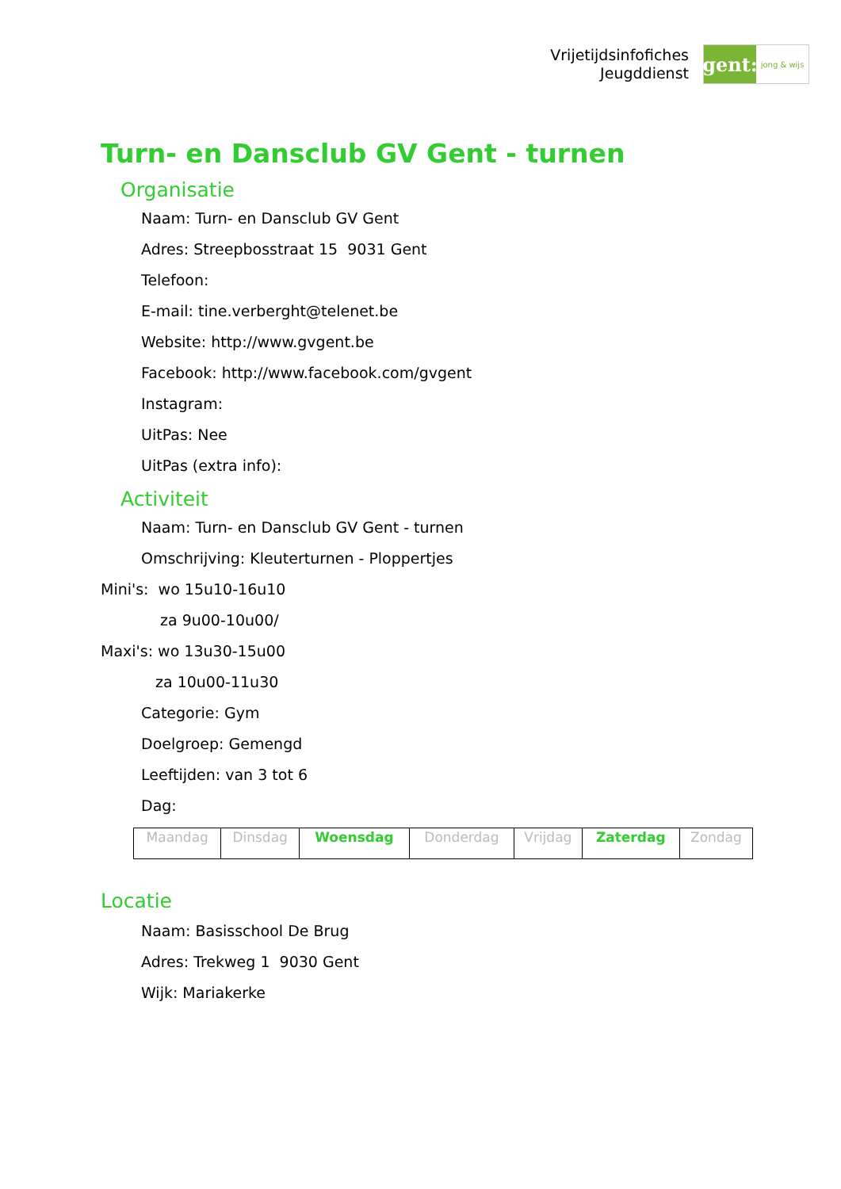Vrijetijdsinfofiches
Jeugddienst
gent:
jong & wijs
Turn- en Dansclub GV Gent - turnen
Organisatie
Naam: Turn- en Dansclub GV Gent
Adres: Streepbosstraat 15 9031 Gent
Telefoon:
E-mail: tine.verberght@telenet.be
Website: http://www.gvgent.be
Facebook: http://www.facebook.com/gvgent
Instagram:
UitPas: Nee
UitPas (extra info):
Activiteit
Naam: Turn- en Dansclub GV Gent - turnen
Omschrijving: Kleuterturnen - Ploppertjes
Mini's: wo 15u10-16u10
za 9u00-10u00/
Maxi's: wo 13u30-15u00
za 10u00-11u30
Categorie: Gym
Doelgroep: Gemengd
Leeftijden: van 3 tot 6
Dag:
| Maandag | Dinsdag | Woensdag | Donderdag | Vrijdag | Zaterdag | Zondag |
Locatie
Naam: Basisschool De Brug
Adres: Trekweg 1 9030 Gent
Wijk: Mariakerke